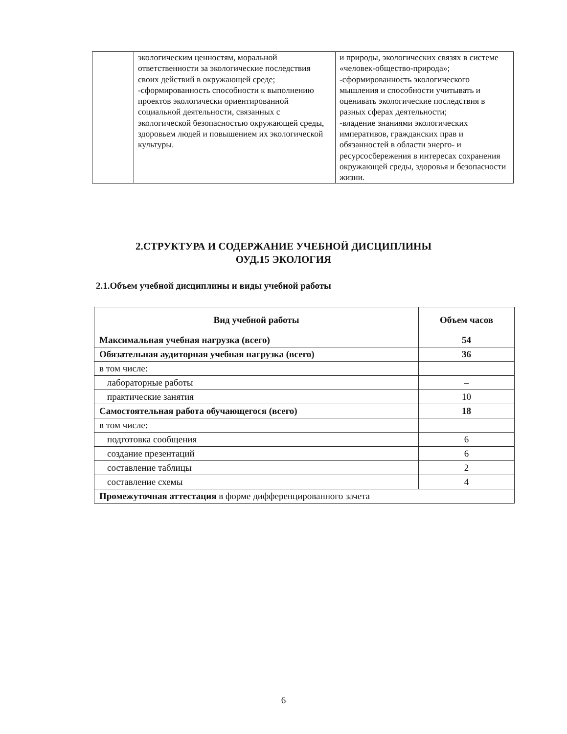| | экологическим ценностям, моральной ответственности за экологические последствия своих действий в окружающей среде; -сформированность способности к выполнению проектов экологически ориентированной социальной деятельности, связанных с экологической безопасностью окружающей среды, здоровьем людей и повышением их экологической культуры. | и природы, экологических связях в системе «человек-общество-природа»; -сформированность экологического мышления и способности учитывать и оценивать экологические последствия в разных сферах деятельности; -владение знаниями экологических императивов, гражданских прав и обязанностей в области энерго- и ресурсосбережения в интересах сохранения окружающей среды, здоровья и безопасности жизни. |
2.СТРУКТУРА И СОДЕРЖАНИЕ УЧЕБНОЙ ДИСЦИПЛИНЫ
ОУД.15 ЭКОЛОГИЯ
2.1.Объем учебной дисциплины и виды учебной работы
| Вид учебной работы | Объем часов |
| --- | --- |
| Максимальная учебная нагрузка (всего) | 54 |
| Обязательная аудиторная учебная нагрузка (всего) | 36 |
| в том числе: | |
| лабораторные работы | – |
| практические занятия | 10 |
| Самостоятельная работа обучающегося (всего) | 18 |
| в том числе: | |
| подготовка сообщения | 6 |
| создание презентаций | 6 |
| составление таблицы | 2 |
| составление схемы | 4 |
| Промежуточная аттестация в форме дифференцированного зачета | |
6